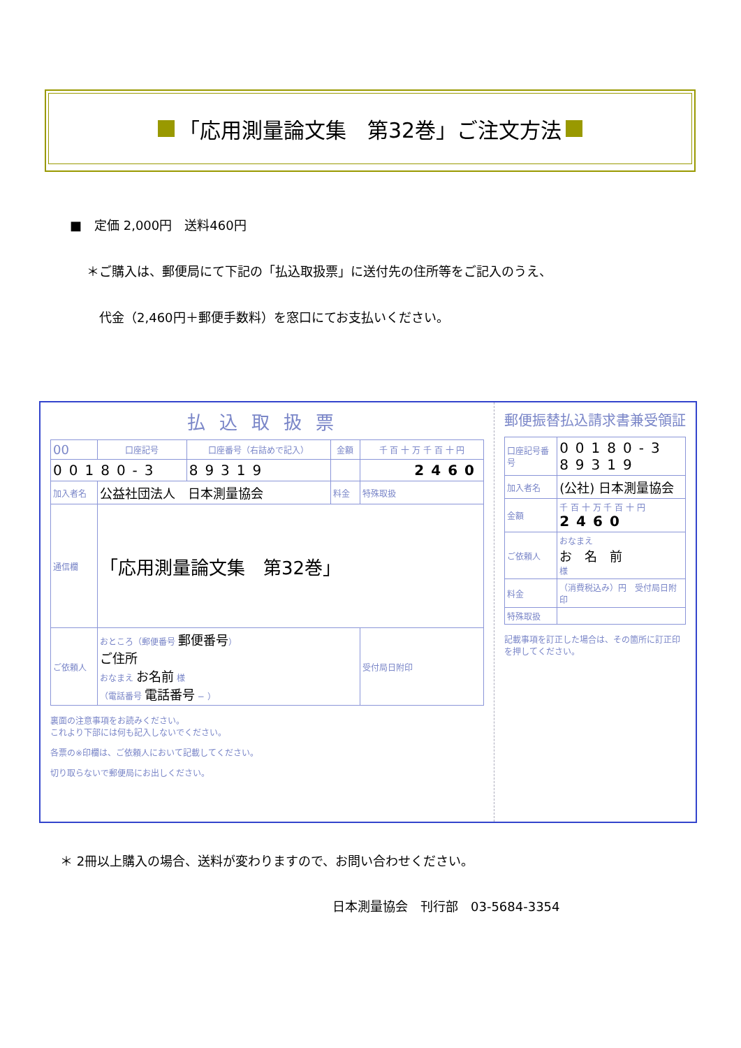「応用測量論文集　第32巻」ご注文方法
■　定価 2,000円　送料460円
＊ご購入は、郵便局にて下記の「払込取扱票」に送付先の住所等をご記入のうえ、
代金（2,460円＋郵便手数料）を窓口にてお支払いください。
払込取扱票
| 00 | 口座記号 | 口座番号（右詰めで記入） | 金額 | 千 百 十 万 千 百 十 円 |
| 00180-3 | | 89319 | | 2460 |
| 加入者名 | 公益社団法人 日本測量協会 | | 料金 | 特殊取扱 |
| 通信欄 | 「応用測量論文集 第32巻」 | | | |
| ご依頼人 | おところ（郵便番号 郵便番号 ） ご住所 おなまえ お名前 様 （電話番号 電話番号 − ） | | | 受付局日附印 |
裏面の注意事項をお読みください。
これより下部には何も記入しないでください。
各票の※印欄は、ご依頼人において記載してください。
切り取らないで郵便局にお出しください。
郵便振替払込請求書兼受領証
| 口座記号番号 | 00180-3 89319 |
| 加入者名 | (公社) 日本測量協会 |
| 金額 | 千 百 十 万 千 百 十 円 2460 |
| ご依頼人 | おなまえ お 名 前 様 |
| 料金 | （消費税込み）円 受付局日附印 |
| 特殊取扱 | |
記載事項を訂正した場合は、その箇所に訂正印を押してください。
＊ 2冊以上購入の場合、送料が変わりますので、お問い合わせください。
日本測量協会　刊行部　03-5684-3354